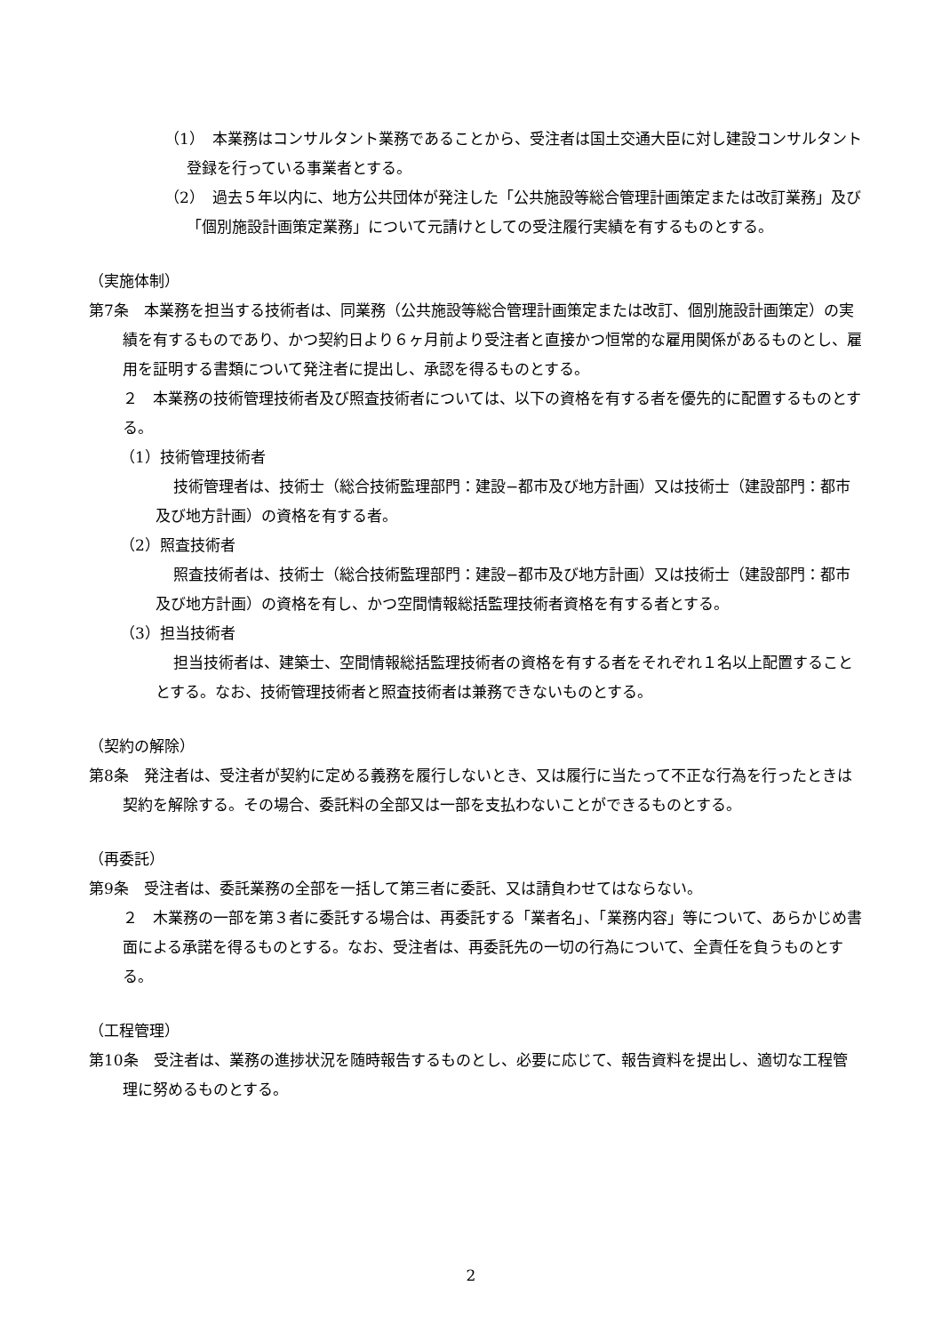（1）　本業務はコンサルタント業務であることから、受注者は国土交通大臣に対し建設コンサルタント登録を行っている事業者とする。
（2）　過去５年以内に、地方公共団体が発注した「公共施設等総合管理計画策定または改訂業務」及び「個別施設計画策定業務」について元請けとしての受注履行実績を有するものとする。
（実施体制）
第7条　本業務を担当する技術者は、同業務（公共施設等総合管理計画策定または改訂、個別施設計画策定）の実績を有するものであり、かつ契約日より６ヶ月前より受注者と直接かつ恒常的な雇用関係があるものとし、雇用を証明する書類について発注者に提出し、承認を得るものとする。
２　本業務の技術管理技術者及び照査技術者については、以下の資格を有する者を優先的に配置するものとする。
（1）技術管理技術者
技術管理者は、技術士（総合技術監理部門：建設−都市及び地方計画）又は技術士（建設部門：都市及び地方計画）の資格を有する者。
（2）照査技術者
照査技術者は、技術士（総合技術監理部門：建設−都市及び地方計画）又は技術士（建設部門：都市及び地方計画）の資格を有し、かつ空間情報総括監理技術者資格を有する者とする。
（3）担当技術者
担当技術者は、建築士、空間情報総括監理技術者の資格を有する者をそれぞれ１名以上配置することとする。なお、技術管理技術者と照査技術者は兼務できないものとする。
（契約の解除）
第8条　発注者は、受注者が契約に定める義務を履行しないとき、又は履行に当たって不正な行為を行ったときは契約を解除する。その場合、委託料の全部又は一部を支払わないことができるものとする。
（再委託）
第9条　受注者は、委託業務の全部を一括して第三者に委託、又は請負わせてはならない。
２　木業務の一部を第３者に委託する場合は、再委託する「業者名」、「業務内容」等について、あらかじめ書面による承諾を得るものとする。なお、受注者は、再委託先の一切の行為について、全責任を負うものとする。
（工程管理）
第10条　受注者は、業務の進捗状況を随時報告するものとし、必要に応じて、報告資料を提出し、適切な工程管理に努めるものとする。
2